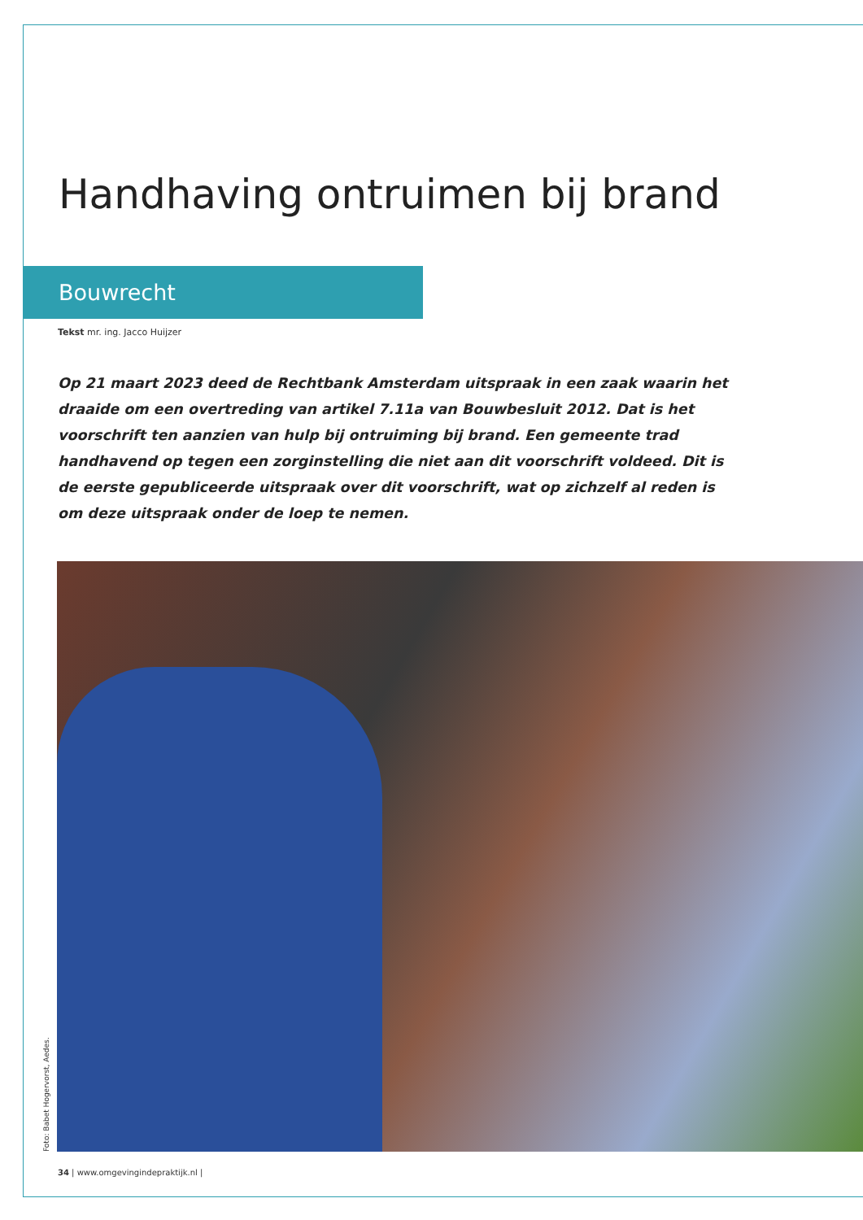Handhaving ontruimen bij brand
Bouwrecht
Tekst mr. ing. Jacco Huijzer
Op 21 maart 2023 deed de Rechtbank Amsterdam uitspraak in een zaak waarin het draaide om een overtreding van artikel 7.11a van Bouwbesluit 2012. Dat is het voorschrift ten aanzien van hulp bij ontruiming bij brand. Een gemeente trad handhavend op tegen een zorginstelling die niet aan dit voorschrift voldeed. Dit is de eerste gepubliceerde uitspraak over dit voorschrift, wat op zichzelf al reden is om deze uitspraak onder de loep te nemen.
Foto: Babet Hogervorst, Aedes.
34 | www.omgevingindepraktijk.nl |